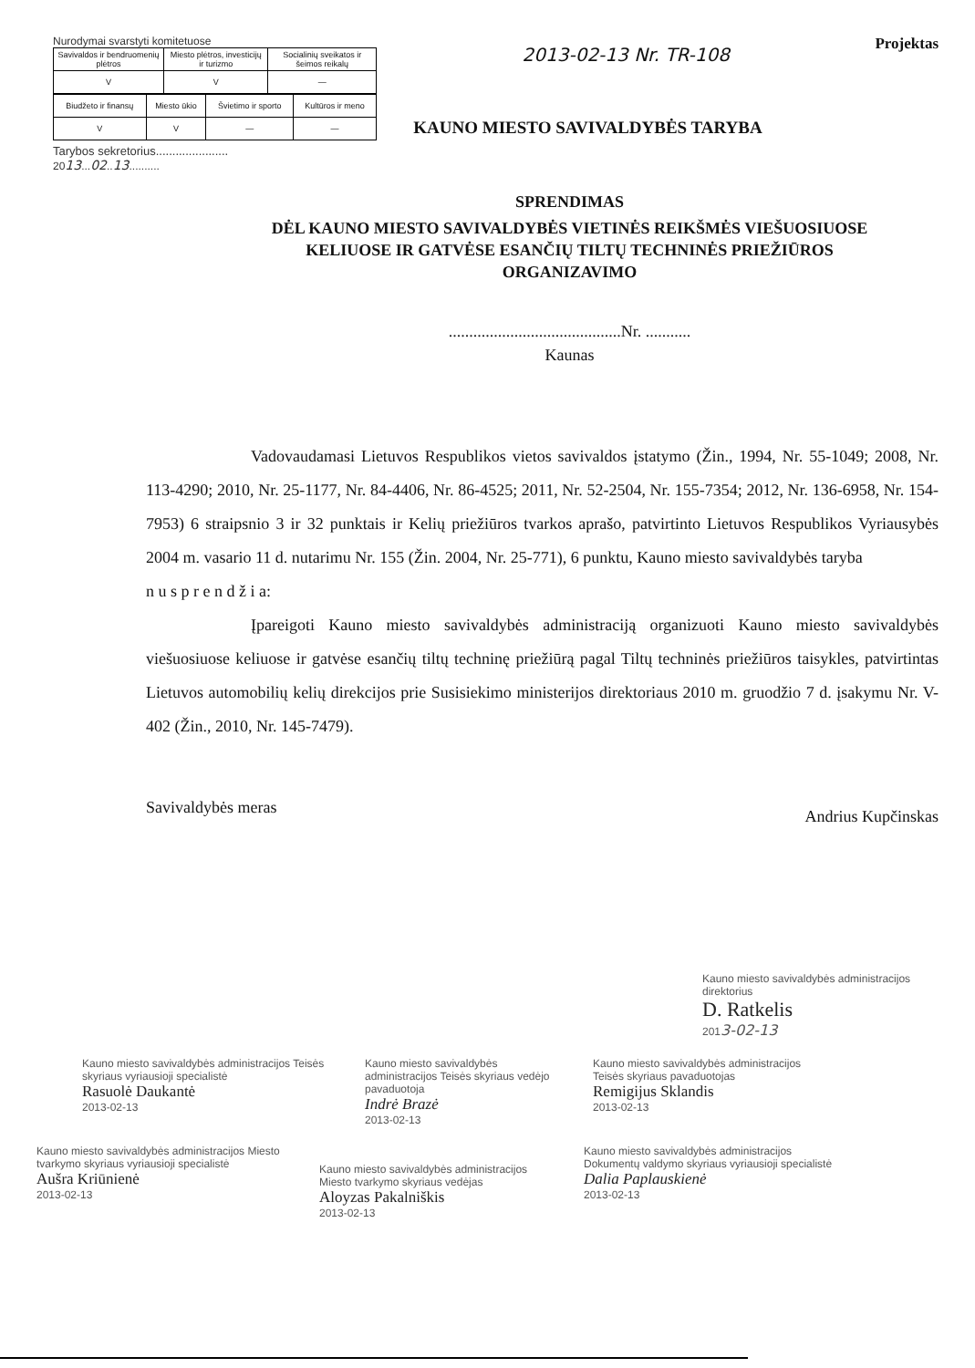Nurodymai svarstyti komitetuose
| Savivaldos ir bendruomenių plėtros | Miesto plėtros, investicijų ir turizmo | Socialinių sveikatos ir šeimos reikalų |
| V | V | — |
| Biudžeto ir finansų | Miesto ūkio | Švietimo ir sporto | Kultūros ir meno |
| V | V | — | — |
Tarybos sekretorius......................
2013...02..13..........
2013-02-13 Nr. TR-108
Projektas
KAUNO MIESTO SAVIVALDYBĖS TARYBA
SPRENDIMAS
DĖL KAUNO MIESTO SAVIVALDYBĖS VIETINĖS REIKŠMĖS VIEŠUOSIUOSE
KELIUOSE IR GATVĖSE ESANČIŲ TILTŲ TECHNINĖS PRIEŽIŪROS
ORGANIZAVIMO
..........................................Nr. ...........
Kaunas
Vadovaudamasi Lietuvos Respublikos vietos savivaldos įstatymo (Žin., 1994, Nr. 55-1049; 2008, Nr. 113-4290; 2010, Nr. 25-1177, Nr. 84-4406, Nr. 86-4525; 2011, Nr. 52-2504, Nr. 155-7354; 2012, Nr. 136-6958, Nr. 154-7953) 6 straipsnio 3 ir 32 punktais ir Kelių priežiūros tvarkos aprašo, patvirtinto Lietuvos Respublikos Vyriausybės 2004 m. vasario 11 d. nutarimu Nr. 155 (Žin. 2004, Nr. 25-771), 6 punktu, Kauno miesto savivaldybės taryba
n u s p r e n d ž i a:
Įpareigoti Kauno miesto savivaldybės administraciją organizuoti Kauno miesto savivaldybės viešuosiuose keliuose ir gatvėse esančių tiltų techninę priežiūrą pagal Tiltų techninės priežiūros taisykles, patvirtintas Lietuvos automobilių kelių direkcijos prie Susisiekimo ministerijos direktoriaus 2010 m. gruodžio 7 d. įsakymu Nr. V-402 (Žin., 2010, Nr. 145-7479).
Savivaldybės meras Andrius Kupčinskas
Kauno miesto savivaldybės administracijos direktorius
D. Ratkelis
2013-02-13
Kauno miesto savivaldybės administracijos Teisės skyriaus vyriausioji specialistė
Rasuolė Daukantė
2013-02-13
Kauno miesto savivaldybės administracijos Teisės skyriaus vedėjo pavaduotoja
Indrė Brazė
2013-02-13
Kauno miesto savivaldybės administracijos Teisės skyriaus pavaduotojas
Remigijus Sklandis
2013-02-13
Kauno miesto savivaldybės administracijos Miesto tvarkymo skyriaus vyriausioji specialistė
Aušra Kriūnienė
2013-02-13
Kauno miesto savivaldybės administracijos Miesto tvarkymo skyriaus vedėjas
Aloyzas Pakalniškis
2013-02-13
Kauno miesto savivaldybės administracijos Dokumentų valdymo skyriaus vyriausioji specialistė
Dalia Paplauskienė
2013-02-13